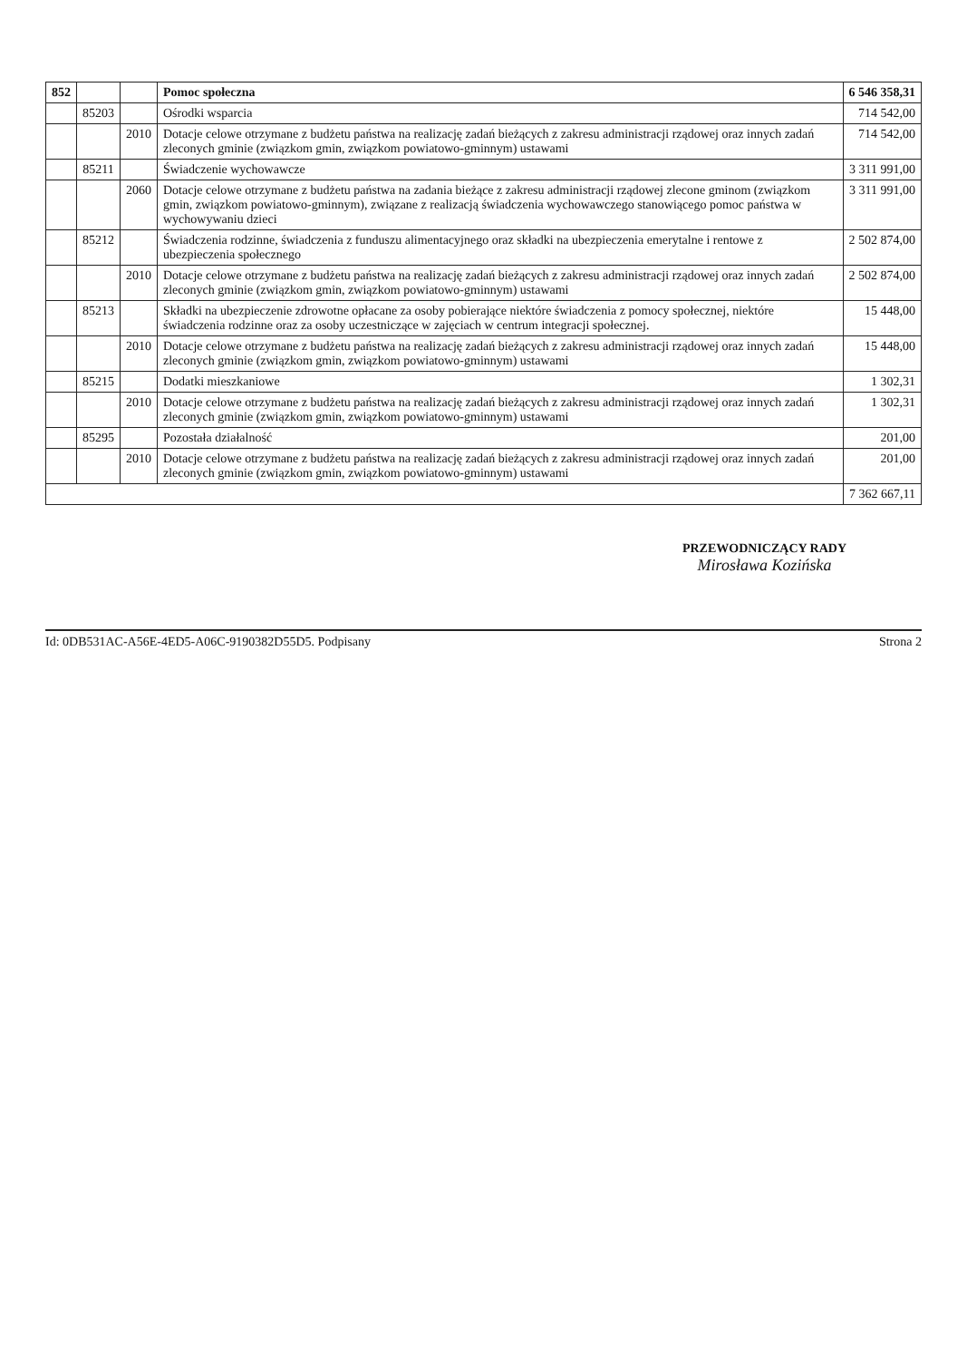| 852 | | | Pomoc społeczna | 6 546 358,31 |
| | 85203 | | Ośrodki wsparcia | 714 542,00 |
| | | 2010 | Dotacje celowe otrzymane z budżetu państwa na realizację zadań bieżących z zakresu administracji rządowej oraz innych zadań zleconych gminie (związkom gmin, związkom powiatowo-gminnym) ustawami | 714 542,00 |
| | 85211 | | Świadczenie wychowawcze | 3 311 991,00 |
| | | 2060 | Dotacje celowe otrzymane z budżetu państwa na zadania bieżące z zakresu administracji rządowej zlecone gminom (związkom gmin, związkom powiatowo-gminnym), związane z realizacją świadczenia wychowawczego stanowiącego pomoc państwa w wychowywaniu dzieci | 3 311 991,00 |
| | 85212 | | Świadczenia rodzinne, świadczenia z funduszu alimentacyjnego oraz składki na ubezpieczenia emerytalne i rentowe z ubezpieczenia społecznego | 2 502 874,00 |
| | | 2010 | Dotacje celowe otrzymane z budżetu państwa na realizację zadań bieżących z zakresu administracji rządowej oraz innych zadań zleconych gminie (związkom gmin, związkom powiatowo-gminnym) ustawami | 2 502 874,00 |
| | 85213 | | Składki na ubezpieczenie zdrowotne opłacane za osoby pobierające niektóre świadczenia z pomocy społecznej, niektóre świadczenia rodzinne oraz za osoby uczestniczące w zajęciach w centrum integracji społecznej. | 15 448,00 |
| | | 2010 | Dotacje celowe otrzymane z budżetu państwa na realizację zadań bieżących z zakresu administracji rządowej oraz innych zadań zleconych gminie (związkom gmin, związkom powiatowo-gminnym) ustawami | 15 448,00 |
| | 85215 | | Dodatki mieszkaniowe | 1 302,31 |
| | | 2010 | Dotacje celowe otrzymane z budżetu państwa na realizację zadań bieżących z zakresu administracji rządowej oraz innych zadań zleconych gminie (związkom gmin, związkom powiatowo-gminnym) ustawami | 1 302,31 |
| | 85295 | | Pozostała działalność | 201,00 |
| | | 2010 | Dotacje celowe otrzymane z budżetu państwa na realizację zadań bieżących z zakresu administracji rządowej oraz innych zadań zleconych gminie (związkom gmin, związkom powiatowo-gminnym) ustawami | 201,00 |
| | | | | 7 362 667,11 |
PRZEWODNICZĄCY RADY
Mirosława Kozińska
Id: 0DB531AC-A56E-4ED5-A06C-9190382D55D5. Podpisany Strona 2